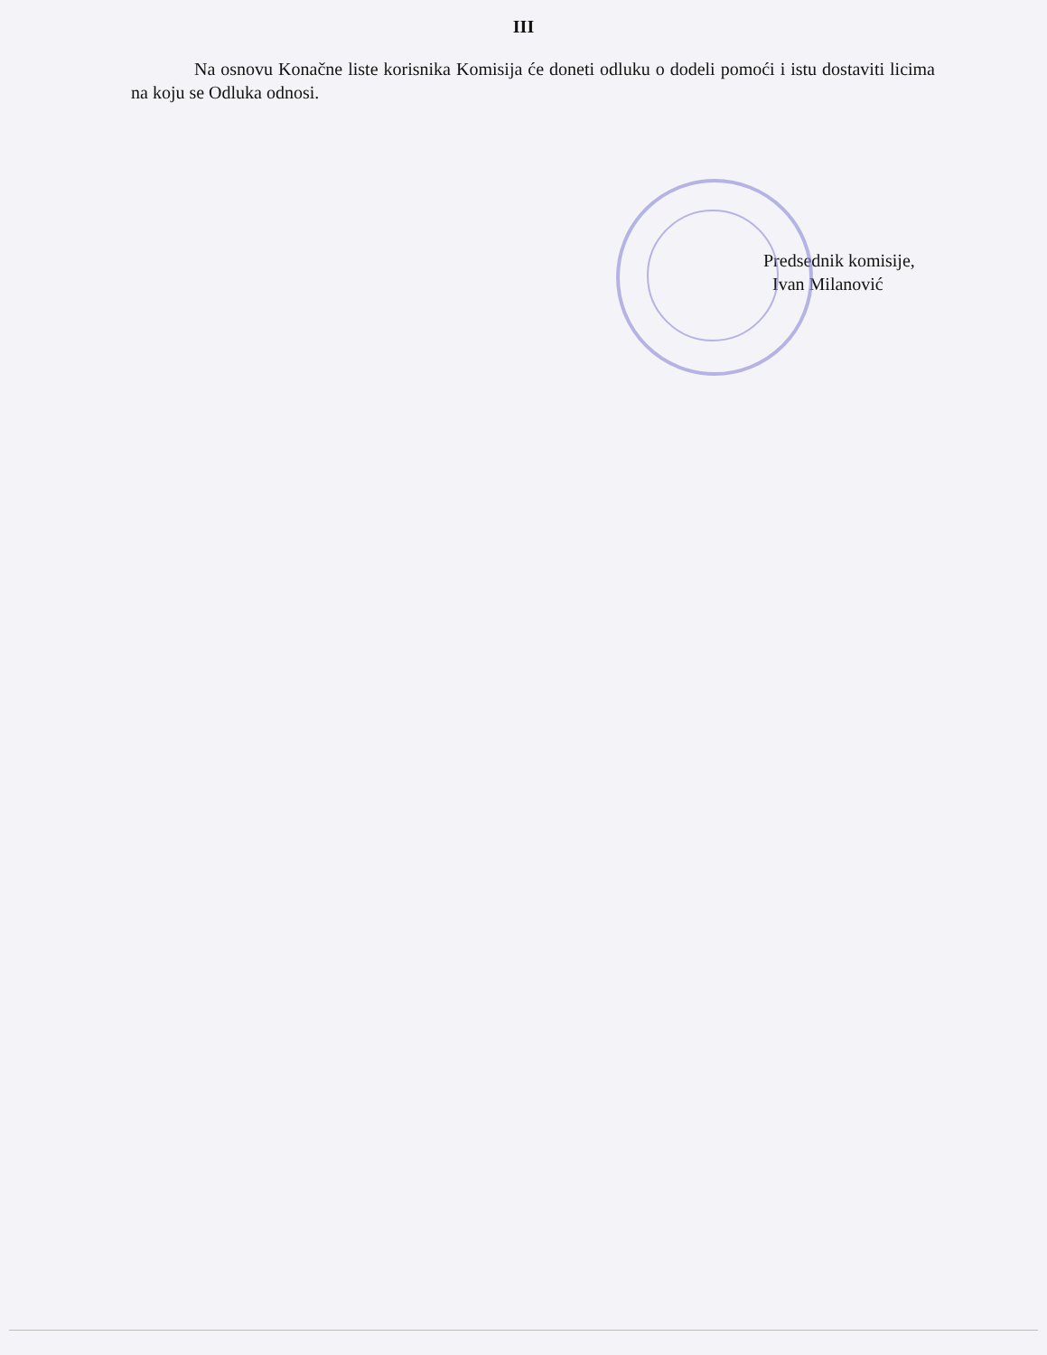III
Na osnovu Konačne liste korisnika Komisija će doneti odluku o dodeli pomoći i istu dostaviti licima na koju se Odluka odnosi.
Predsednik komisije,
Ivan Milanović